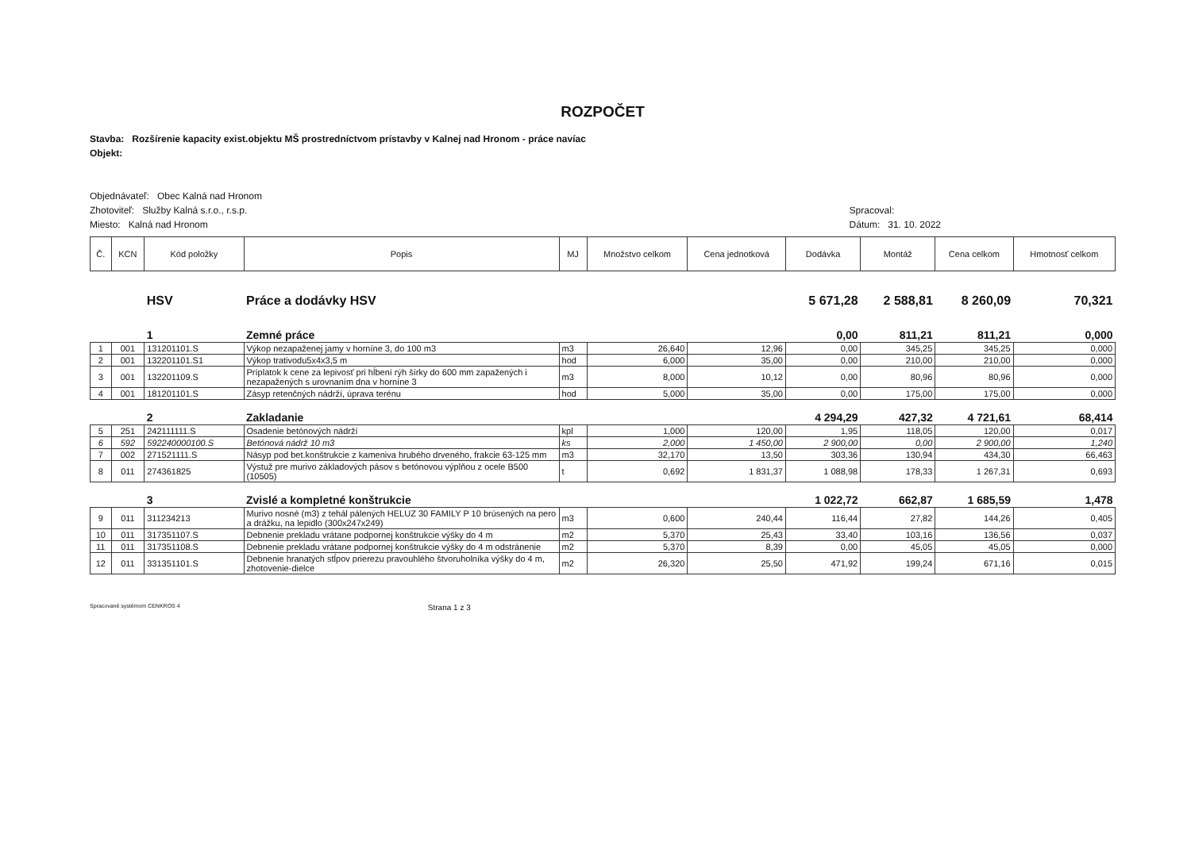ROZPOČET
Stavba: Rozšírenie kapacity exist.objektu MŠ prostredníctvom prístavby v Kalnej nad Hronom - práce navíac
Objekt:
Objednávateľ: Obec Kalná nad Hronom
Zhotoviteľ: Služby Kalná s.r.o., r.s.p.
Miesto: Kalná nad Hronom
Spracoval:
Dátum: 31. 10. 2022
| Č. | KCN | Kód položky | Popis | MJ | Množstvo celkom | Cena jednotková | Dodávka | Montáž | Cena celkom | Hmotnosť celkom |
| --- | --- | --- | --- | --- | --- | --- | --- | --- | --- | --- |
| | | HSV | Práce a dodávky HSV | | | | 5 671,28 | 2 588,81 | 8 260,09 | 70,321 |
| | | 1 | Zemné práce | | | | 0,00 | 811,21 | 811,21 | 0,000 |
| 1 | 001 | 131201101.S | Výkop nezapaženej jamy v horníne 3, do 100 m3 | m3 | 26,640 | 12,96 | 0,00 | 345,25 | 345,25 | 0,000 |
| 2 | 001 | 132201101.S1 | Výkop trativodu5x4x3,5 m | hod | 6,000 | 35,00 | 0,00 | 210,00 | 210,00 | 0,000 |
| 3 | 001 | 132201109.S | Príplatok k cene za lepivosť pri hĺbení rýh šírky do 600 mm zapažených i nezapažených s urovnaním dna v horníne 3 | m3 | 8,000 | 10,12 | 0,00 | 80,96 | 80,96 | 0,000 |
| 4 | 001 | 181201101.S | Zásyp retenčných nádrží, úprava terénu | hod | 5,000 | 35,00 | 0,00 | 175,00 | 175,00 | 0,000 |
| | | 2 | Zakladanie | | | | 4 294,29 | 427,32 | 4 721,61 | 68,414 |
| 5 | 251 | 242111111.S | Osadenie betónových nádrží | kpl | 1,000 | 120,00 | 1,95 | 118,05 | 120,00 | 0,017 |
| 6 | 592 | 592240000100.S | Betónová nádrž 10 m3 | ks | 2,000 | 1 450,00 | 2 900,00 | 0,00 | 2 900,00 | 1,240 |
| 7 | 002 | 271521111.S | Násyp pod bet.konštrukcie z kameniva hrubého drveného, frakcie 63-125 mm | m3 | 32,170 | 13,50 | 303,36 | 130,94 | 434,30 | 66,463 |
| 8 | 011 | 274361825 | Výstuž pre murivo základových pásov s betónovou výplňou z ocele B500 (10505) | t | 0,692 | 1 831,37 | 1 088,98 | 178,33 | 1 267,31 | 0,693 |
| | | 3 | Zvislé a kompletné konštrukcie | | | | 1 022,72 | 662,87 | 1 685,59 | 1,478 |
| 9 | 011 | 311234213 | Murivo nosné (m3) z tehál pálených HELUZ 30 FAMILY P 10 brúsených na pero a drážku, na lepidlo (300x247x249) | m3 | 0,600 | 240,44 | 116,44 | 27,82 | 144,26 | 0,405 |
| 10 | 011 | 317351107.S | Debnenie prekladu vrátane podpornej konštrukcie výšky do 4 m | m2 | 5,370 | 25,43 | 33,40 | 103,16 | 136,56 | 0,037 |
| 11 | 011 | 317351108.S | Debnenie prekladu vrátane podpornej konštrukcie výšky do 4 m odstránenie | m2 | 5,370 | 8,39 | 0,00 | 45,05 | 45,05 | 0,000 |
| 12 | 011 | 331351101.S | Debnenie hranatých stĺpov prierezu pravouhlého štvoruholníka výšky do 4 m, zhotovenie-dielce | m2 | 26,320 | 25,50 | 471,92 | 199,24 | 671,16 | 0,015 |
Spracované systémom CENKROS 4 Strana 1 z 3